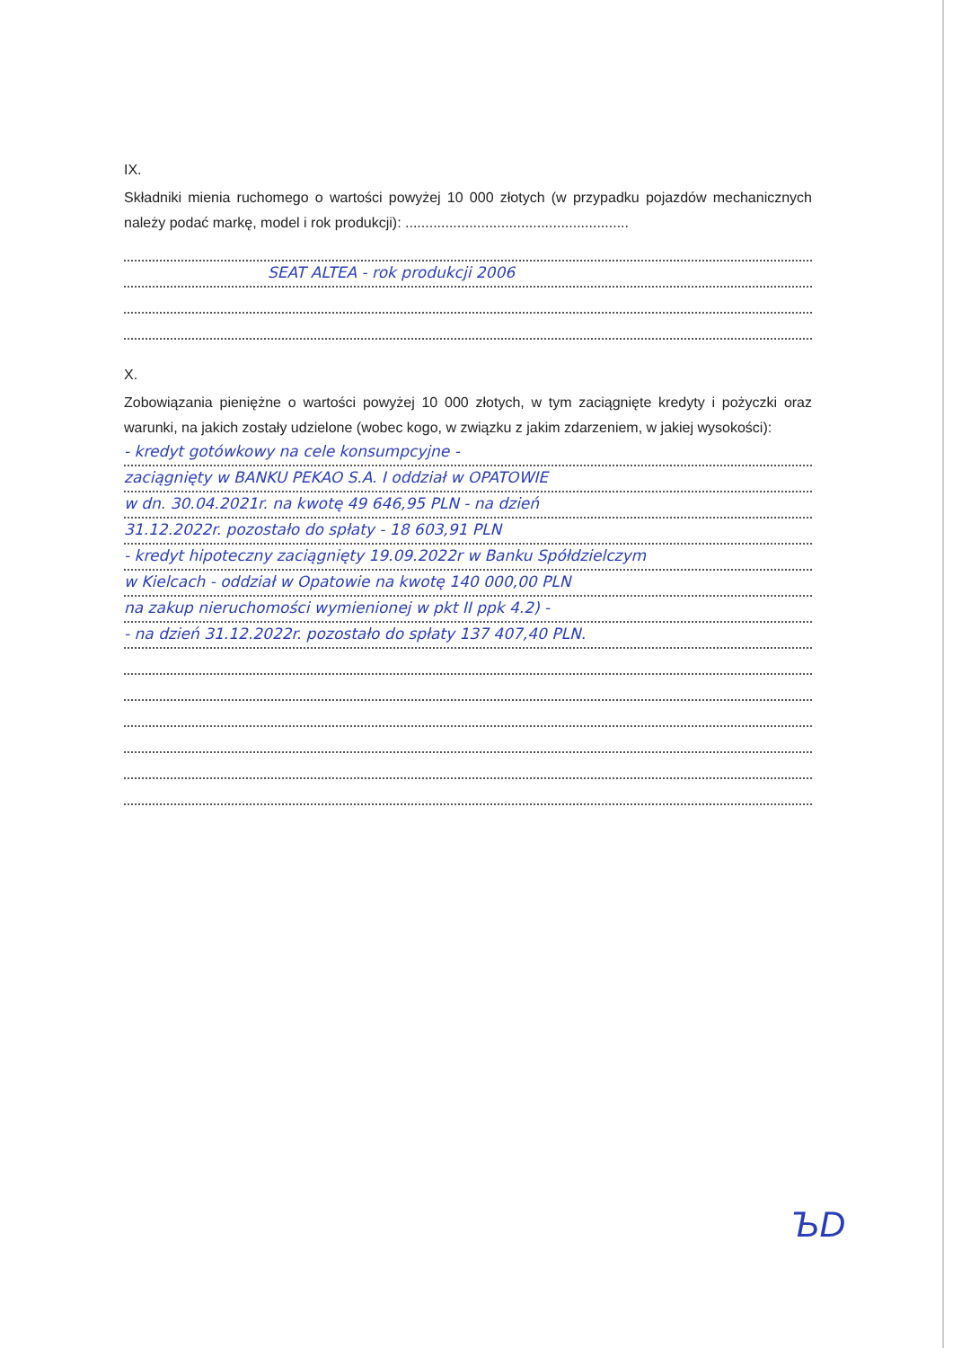IX.
Składniki mienia ruchomego o wartości powyżej 10 000 złotych (w przypadku pojazdów mechanicznych należy podać markę, model i rok produkcji): ........................................................
SEAT ALTEA - rok produkcji 2006
X.
Zobowiązania pieniężne o wartości powyżej 10 000 złotych, w tym zaciągnięte kredyty i pożyczki oraz warunki, na jakich zostały udzielone (wobec kogo, w związku z jakim zdarzeniem, w jakiej wysokości):
- kredyt gotówkowy na cele konsumpcyjne -
zaciągnięty w BANKU PEKAO S.A. I oddział w OPATOWIE
w dn. 30.04.2021r. na kwotę 49 646,95 PLN - na dzień
31.12.2022r. pozostało do spłaty - 18 603,91 PLN
- kredyt hipoteczny zaciągnięty 19.09.2022r w Banku Spółdzielczym
w Kielcach - oddział w Opatowie na kwotę 140 000,00 PLN
na zakup nieruchomości wymienionej w pkt II ppk 4.2) -
- na dzień 31.12.2022r. pozostało do spłaty 137 407,40 PLN.
ЪD